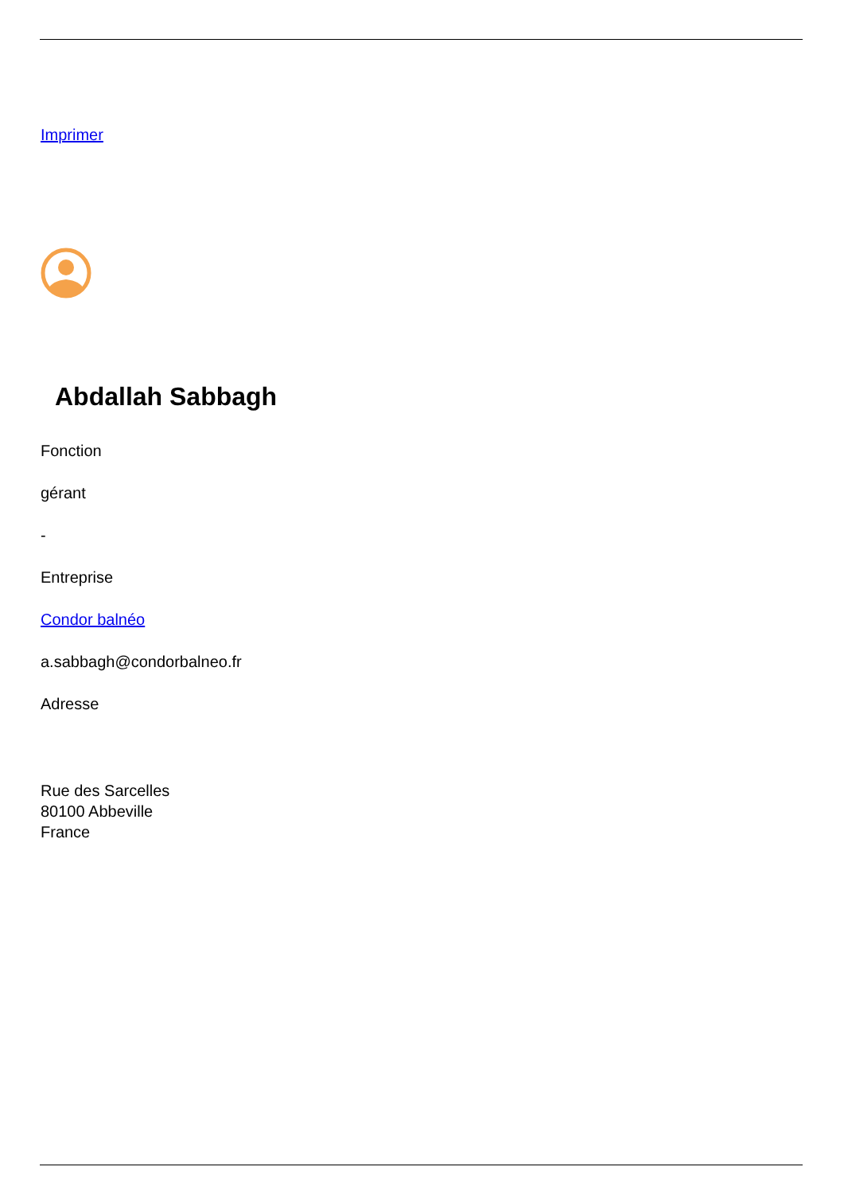Imprimer
Abdallah Sabbagh
Fonction
gérant
-
Entreprise
Condor balnéo
a.sabbagh@condorbalneo.fr
Adresse
Rue des Sarcelles
80100 Abbeville
France